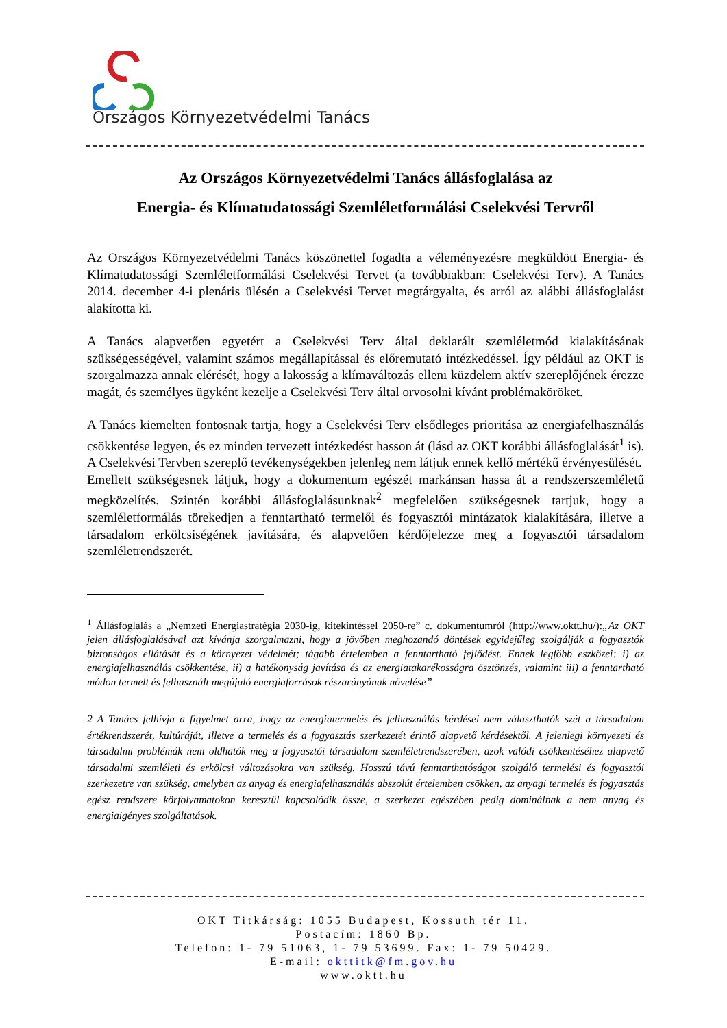Országos Környezetvédelmi Tanács
Az Országos Környezetvédelmi Tanács állásfoglalása az
Energia- és Klímatudatossági Szemléletformálási Cselekvési Tervről
Az Országos Környezetvédelmi Tanács köszönettel fogadta a véleményezésre megküldött Energia- és Klímatudatossági Szemléletformálási Cselekvési Tervet (a továbbiakban: Cselekvési Terv). A Tanács 2014. december 4-i plenáris ülésén a Cselekvési Tervet megtárgyalta, és arról az alábbi állásfoglalást alakította ki.
A Tanács alapvetően egyetért a Cselekvési Terv által deklarált szemléletmód kialakításának szükségességével, valamint számos megállapítással és előremutató intézkedéssel. Így például az OKT is szorgalmazza annak elérését, hogy a lakosság a klímaváltozás elleni küzdelem aktív szereplőjének érezze magát, és személyes ügyként kezelje a Cselekvési Terv által orvosolni kívánt problémaköröket.
A Tanács kiemelten fontosnak tartja, hogy a Cselekvési Terv elsődleges prioritása az energiafelhasználás csökkentése legyen, és ez minden tervezett intézkedést hasson át (lásd az OKT korábbi állásfoglalását<sup>1</sup> is). A Cselekvési Tervben szereplő tevékenységekben jelenleg nem látjuk ennek kellő mértékű érvényesülését.
Emellett szükségesnek látjuk, hogy a dokumentum egészét markánsan hassa át a rendszerszemléletű megközelítés. Szintén korábbi állásfoglalásunknak<sup>2</sup> megfelelően szükségesnek tartjuk, hogy a szemléletformálás törekedjen a fenntartható termelői és fogyasztói mintázatok kialakítására, illetve a társadalom erkölcsiségének javítására, és alapvetően kérdőjelezze meg a fogyasztói társadalom szemléletrendszerét.
<sup>1</sup> Állásfoglalás a „Nemzeti Energiastratégia 2030-ig, kitekintéssel 2050-re” c. dokumentumról (http://www.oktt.hu/):„Az OKT jelen állásfoglalásával azt kívánja szorgalmazni, hogy a jövőben meghozandó döntések egyidejűleg szolgálják a fogyasztók biztonságos ellátását és a környezet védelmét; tágabb értelemben a fenntartható fejlődést. Ennek legfőbb eszközei: i) az energiafelhasználás csökkentése, ii) a hatékonyság javítása és az energiatakarékosságra ösztönzés, valamint iii) a fenntartható módon termelt és felhasznált megújuló energiaforrások részarányának növelése”
2 A Tanács felhívja a figyelmet arra, hogy az energiatermelés és felhasználás kérdései nem választhatók szét a társadalom értékrendszerét, kultúráját, illetve a termelés és a fogyasztás szerkezetét érintő alapvető kérdésektől. A jelenlegi környezeti és társadalmi problémák nem oldhatók meg a fogyasztói társadalom szemléletrendszerében, azok valódi csökkentéséhez alapvető társadalmi szemléleti és erkölcsi változásokra van szükség. Hosszú távú fenntarthatóságot szolgáló termelési és fogyasztói szerkezetre van szükség, amelyben az anyag és energiafelhasználás abszolút értelemben csökken, az anyagi termelés és fogyasztás egész rendszere körfolyamatokon keresztül kapcsolódik össze, a szerkezet egészében pedig dominálnak a nem anyag és energiaigényes szolgáltatások.
OKT Titkárság: 1055 Budapest, Kossuth tér 11.
Postacím: 1860 Bp.
Telefon: 1- 79 51063, 1- 79 53699. Fax: 1- 79 50429.
E-mail: okttitk@fm.gov.hu
www.oktt.hu